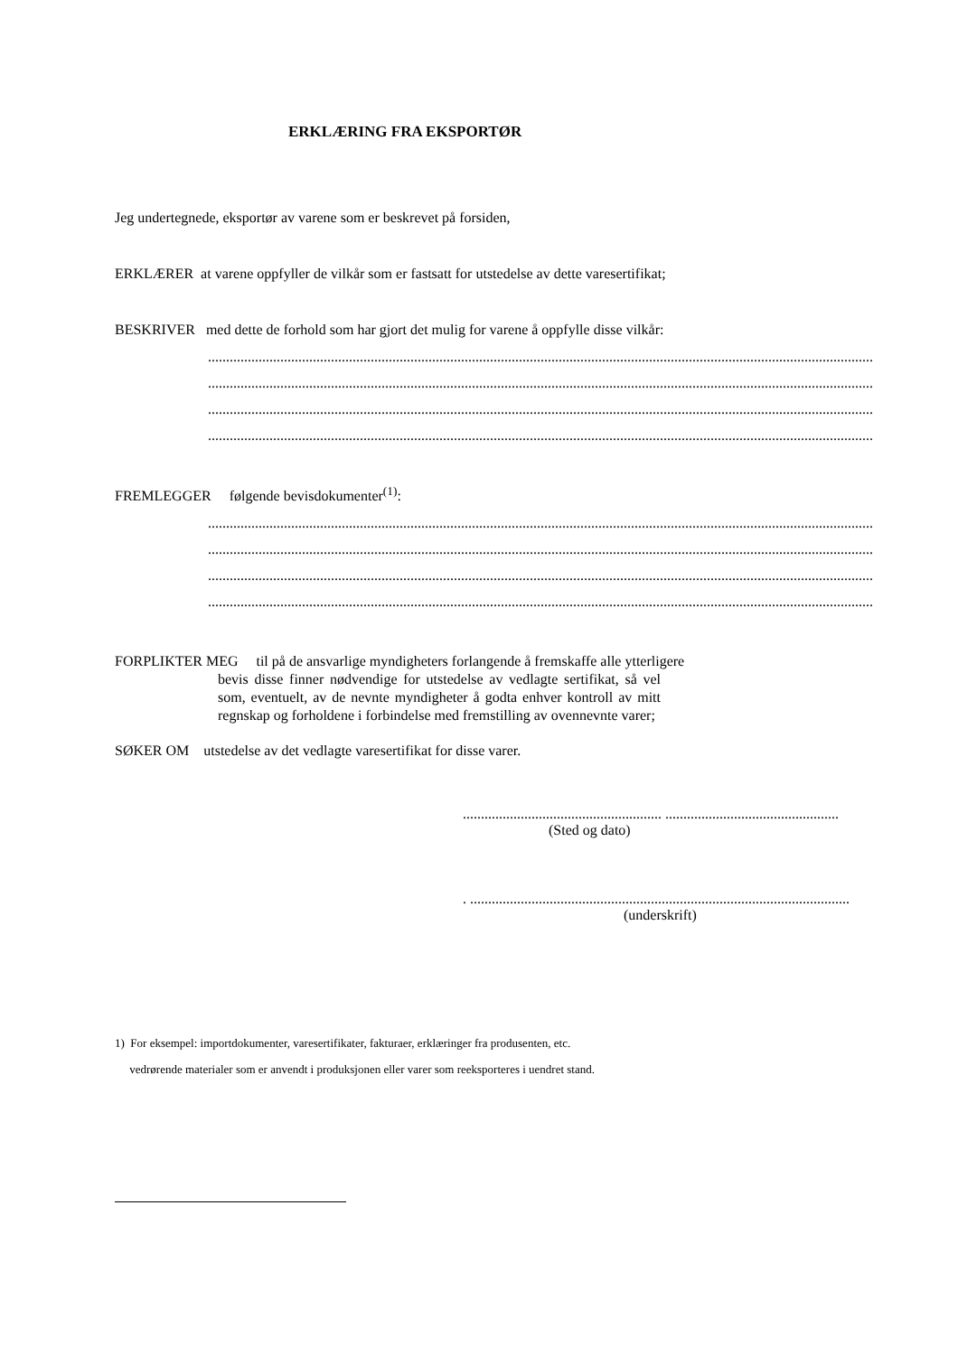ERKLÆRING FRA EKSPORTØR
Jeg undertegnede, eksportør av varene som er beskrevet på forsiden,
ERKLÆRER at varene oppfyller de vilkår som er fastsatt for utstedelse av dette varesertifikat;
BESKRIVER med dette de forhold som har gjort det mulig for varene å oppfylle disse vilkår:
....................................................................................................................................................................................................................
....................................................................................................................................................................................................................
....................................................................................................................................................................................................................
....................................................................................................................................................................................................................
FREMLEGGER følgende bevisdokumenter<sup>(1)</sup>:
....................................................................................................................................................................................................................
....................................................................................................................................................................................................................
....................................................................................................................................................................................................................
....................................................................................................................................................................................................................
FORPLIKTER MEG til på de ansvarlige myndigheters forlangende å fremskaffe alle ytterligere
bevis disse finner nødvendige for utstedelse av vedlagte sertifikat, så vel som, eventuelt, av de nevnte myndigheter å godta enhver kontroll av mitt regnskap og forholdene i forbindelse med fremstilling av ovennevnte varer;
SØKER OM utstedelse av det vedlagte varesertifikat for disse varer.
....................................................... ................................................
(Sted og dato)
. .........................................................................................................
(underskrift)
1) For eksempel: importdokumenter, varesertifikater, fakturaer, erklæringer fra produsenten, etc.
vedrørende materialer som er anvendt i produksjonen eller varer som reeksporteres i uendret stand.